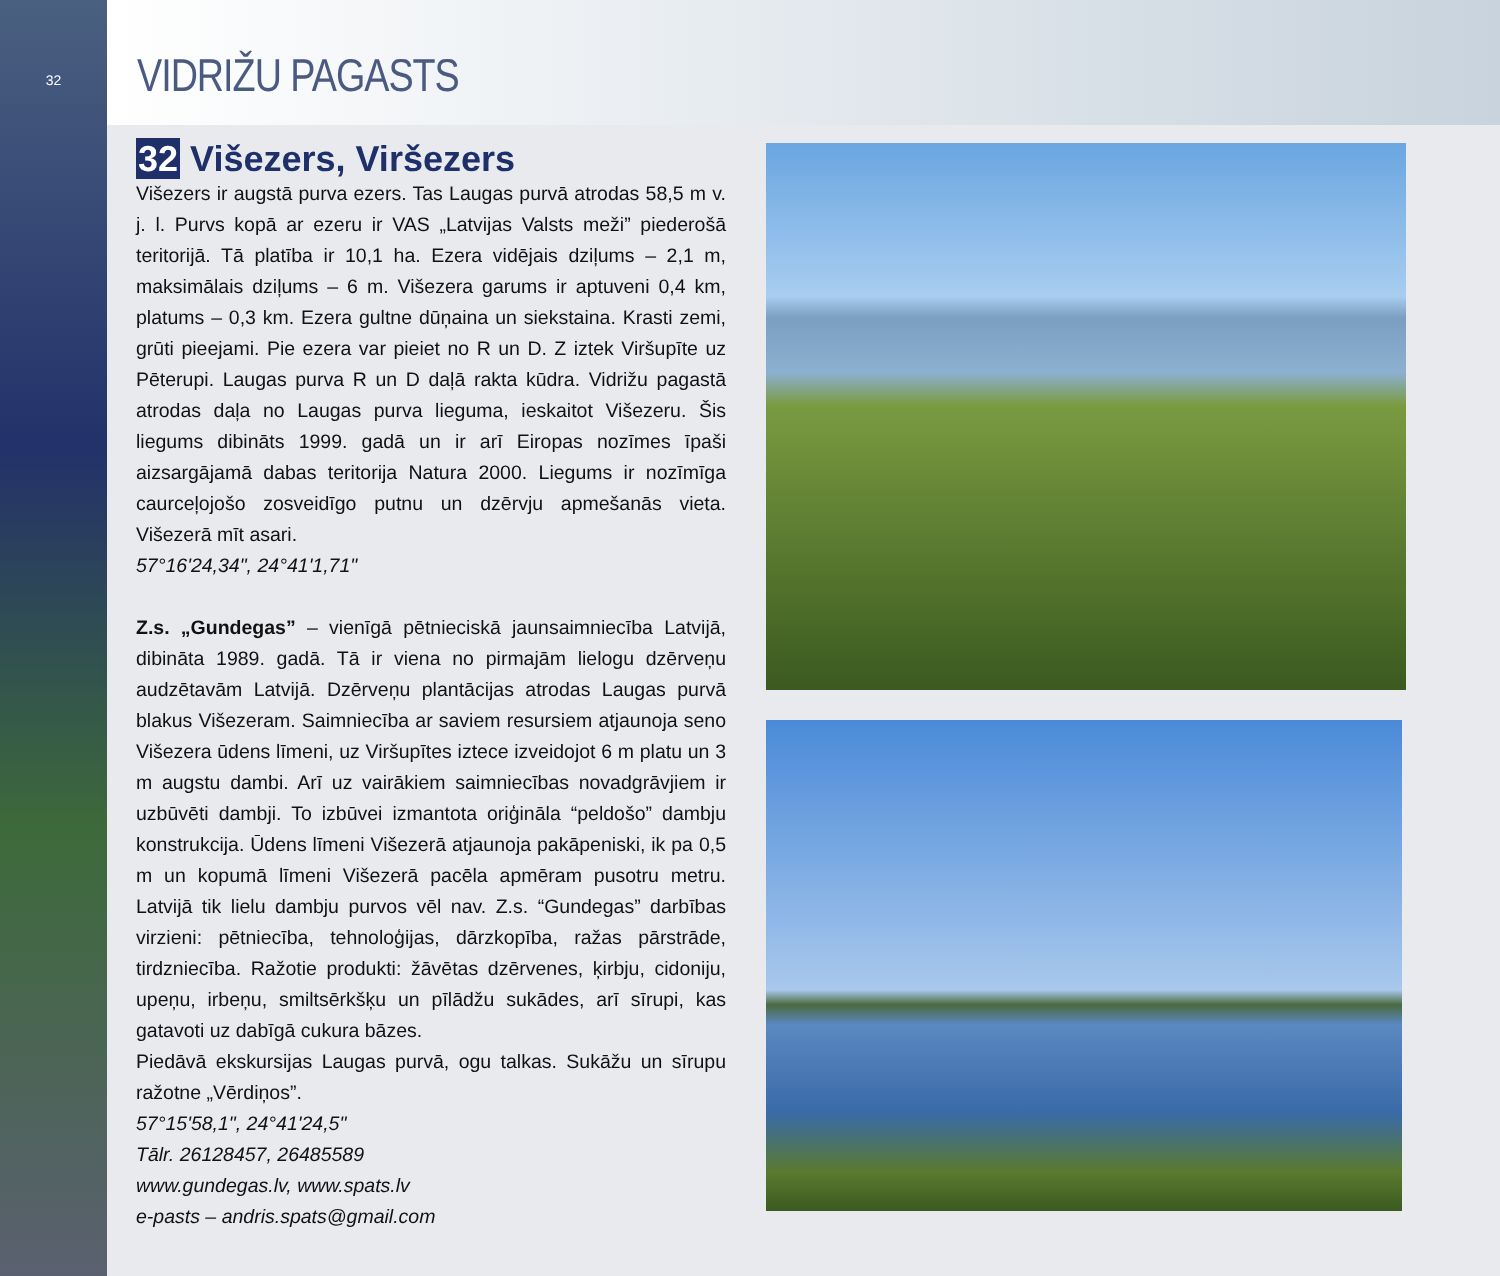32
VIDRIŽU PAGASTS
32 Višezers, Viršezers
Višezers ir augstā purva ezers. Tas Laugas purvā atrodas 58,5 m v. j. l. Purvs kopā ar ezeru ir VAS „Latvijas Valsts meži” piederošā teritorijā. Tā platība ir 10,1 ha. Ezera vidējais dziļums – 2,1 m, maksimālais dziļums – 6 m. Višezera garums ir aptuveni 0,4 km, platums – 0,3 km. Ezera gultne dūņaina un siekstaina. Krasti zemi, grūti pieejami. Pie ezera var pieiet no R un D. Z iztek Viršupīte uz Pēterupi. Laugas purva R un D daļā rakta kūdra. Vidrižu pagastā atrodas daļa no Laugas purva lieguma, ieskaitot Višezeru. Šis liegums dibināts 1999. gadā un ir arī Eiropas nozīmes īpaši aizsargājamā dabas teritorija Natura 2000. Liegums ir nozīmīga caurceļojošo zosveidīgo putnu un dzērvju apmešanās vieta. Višezerā mīt asari.
57°16'24,34", 24°41'1,71"
Z.s. „Gundegas” – vienīgā pētnieciskā jaunsaimniecība Latvijā, dibināta 1989. gadā. Tā ir viena no pirmajām lielogu dzērveņu audzētavām Latvijā. Dzērveņu plantācijas atrodas Laugas purvā blakus Višezeram. Saimniecība ar saviem resursiem atjaunoja seno Višezera ūdens līmeni, uz Viršupītes iztece izveidojot 6 m platu un 3 m augstu dambi. Arī uz vairākiem saimniecības novadgrāvjiem ir uzbūvēti dambji. To izbūvei izmantota oriģināla “peldošo” dambju konstrukcija. Ūdens līmeni Višezerā atjaunoja pakāpeniski, ik pa 0,5 m un kopumā līmeni Višezerā pacēla apmēram pusotru metru. Latvijā tik lielu dambju purvos vēl nav. Z.s. “Gundegas” darbības virzieni: pētniecība, tehnoloģijas, dārzkopība, ražas pārstrāde, tirdzniecība. Ražotie produkti: žāvētas dzērvenes, ķirbju, cidoniju, upeņu, irbeņu, smiltsērkšķu un pīlādžu sukādes, arī sīrupi, kas gatavoti uz dabīgā cukura bāzes.
Piedāvā ekskursijas Laugas purvā, ogu talkas. Sukāžu un sīrupu ražotne „Vērdiņos”.
57°15'58,1", 24°41'24,5"
Tālr. 26128457, 26485589
www.gundegas.lv, www.spats.lv
e-pasts – andris.spats@gmail.com